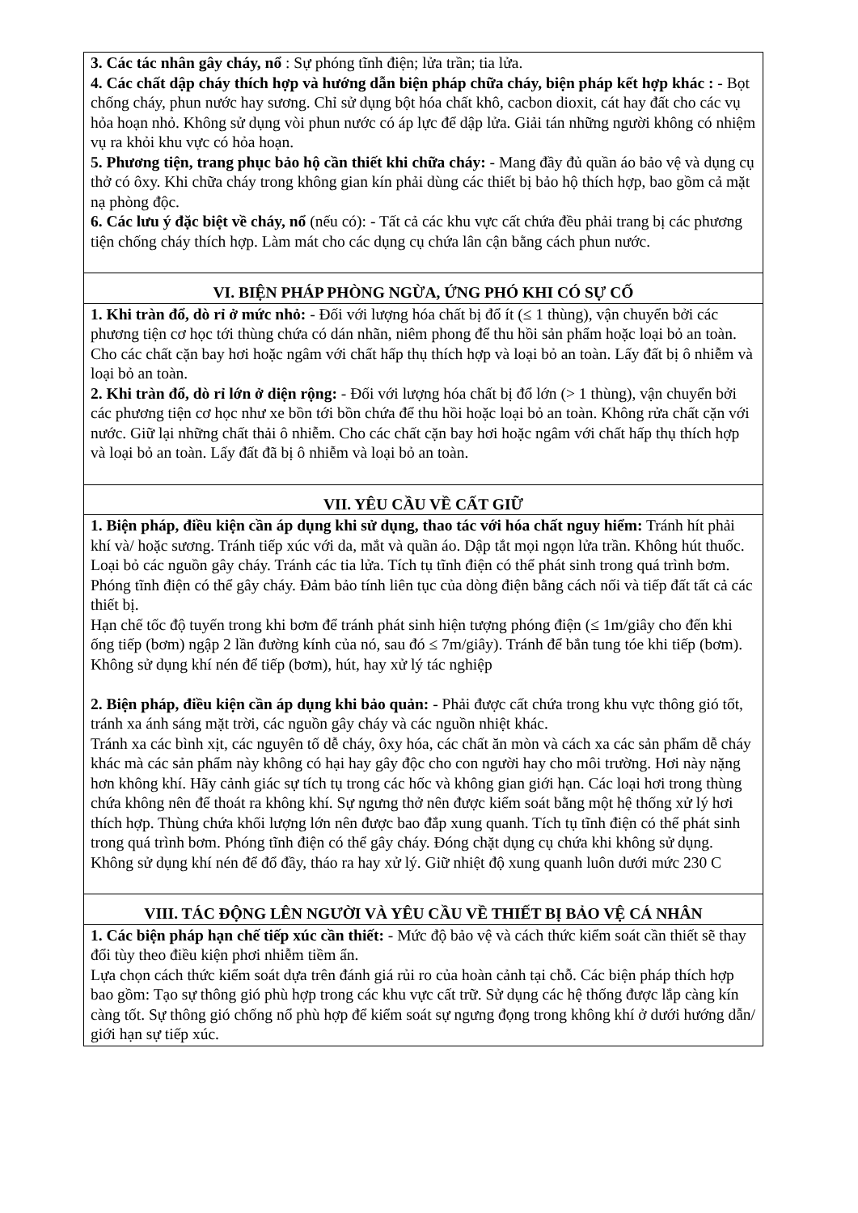| 3. Các tác nhân gây cháy, nổ : Sự phóng tĩnh điện; lửa trần; tia lửa. 4. Các chất dập cháy thích hợp và hướng dẫn biện pháp chữa cháy, biện pháp kết hợp khác : - Bọt chống cháy, phun nước hay sương. Chỉ sử dụng bột hóa chất khô, cacbon dioxit, cát hay đất cho các vụ hỏa hoạn nhỏ. Không sử dụng vòi phun nước có áp lực để dập lửa. Giải tán những người không có nhiệm vụ ra khỏi khu vực có hỏa hoạn. 5. Phương tiện, trang phục bảo hộ cần thiết khi chữa cháy: - Mang đầy đủ quần áo bảo vệ và dụng cụ thở có ôxy. Khi chữa cháy trong không gian kín phải dùng các thiết bị bảo hộ thích hợp, bao gồm cả mặt nạ phòng độc. 6. Các lưu ý đặc biệt về cháy, nổ (nếu có): - Tất cả các khu vực cất chứa đều phải trang bị các phương tiện chống cháy thích hợp. Làm mát cho các dụng cụ chứa lân cận bằng cách phun nước. |
| VI. BIỆN PHÁP PHÒNG NGỪA, ỨNG PHÓ KHI CÓ SỰ CỐ |
| 1. Khi tràn đổ, dò rỉ ở mức nhỏ: - Đối với lượng hóa chất bị đổ ít (≤ 1 thùng), vận chuyển bởi các phương tiện cơ học tới thùng chứa có dán nhãn, niêm phong để thu hồi sản phẩm hoặc loại bỏ an toàn. Cho các chất cặn bay hơi hoặc ngâm với chất hấp thụ thích hợp và loại bỏ an toàn. Lấy đất bị ô nhiễm và loại bỏ an toàn. 2. Khi tràn đổ, dò rỉ lớn ở diện rộng: - Đối với lượng hóa chất bị đổ lớn (> 1 thùng), vận chuyển bởi các phương tiện cơ học như xe bồn tới bồn chứa để thu hồi hoặc loại bỏ an toàn. Không rửa chất cặn với nước. Giữ lại những chất thải ô nhiễm. Cho các chất cặn bay hơi hoặc ngâm với chất hấp thụ thích hợp và loại bỏ an toàn. Lấy đất đã bị ô nhiễm và loại bỏ an toàn. |
| VII. YÊU CẦU VỀ CẤT GIỮ |
| 1. Biện pháp, điều kiện cần áp dụng khi sử dụng, thao tác với hóa chất nguy hiểm: Tránh hít phải khí và/ hoặc sương. Tránh tiếp xúc với da, mắt và quần áo. Dập tắt mọi ngọn lửa trần. Không hút thuốc. Loại bỏ các nguồn gây cháy. Tránh các tia lửa. Tích tụ tĩnh điện có thể phát sinh trong quá trình bơm. Phóng tĩnh điện có thể gây cháy. Đảm bảo tính liên tục của dòng điện bằng cách nối và tiếp đất tất cả các thiết bị. Hạn chế tốc độ tuyến trong khi bơm để tránh phát sinh hiện tượng phóng điện (≤ 1m/giây cho đến khi ống tiếp (bơm) ngập 2 lần đường kính của nó, sau đó ≤ 7m/giây). Tránh để bắn tung tóe khi tiếp (bơm). Không sử dụng khí nén để tiếp (bơm), hút, hay xử lý tác nghiệp 2. Biện pháp, điều kiện cần áp dụng khi bảo quản: - Phải được cất chứa trong khu vực thông gió tốt, tránh xa ánh sáng mặt trời, các nguồn gây cháy và các nguồn nhiệt khác. Tránh xa các bình xịt, các nguyên tố dễ cháy, ôxy hóa, các chất ăn mòn và cách xa các sản phẩm dễ cháy khác mà các sản phẩm này không có hại hay gây độc cho con người hay cho môi trường. Hơi này nặng hơn không khí. Hãy cảnh giác sự tích tụ trong các hốc và không gian giới hạn. Các loại hơi trong thùng chứa không nên để thoát ra không khí. Sự ngưng thở nên được kiểm soát bằng một hệ thống xử lý hơi thích hợp. Thùng chứa khối lượng lớn nên được bao đắp xung quanh. Tích tụ tĩnh điện có thể phát sinh trong quá trình bơm. Phóng tĩnh điện có thể gây cháy. Đóng chặt dụng cụ chứa khi không sử dụng. Không sử dụng khí nén để đổ đầy, tháo ra hay xử lý. Giữ nhiệt độ xung quanh luôn dưới mức 230 C |
| VIII. TÁC ĐỘNG LÊN NGƯỜI VÀ YÊU CẦU VỀ THIẾT BỊ BẢO VỆ CÁ NHÂN |
| 1. Các biện pháp hạn chế tiếp xúc cần thiết: - Mức độ bảo vệ và cách thức kiểm soát cần thiết sẽ thay đổi tùy theo điều kiện phơi nhiễm tiềm ẩn. Lựa chọn cách thức kiểm soát dựa trên đánh giá rủi ro của hoàn cảnh tại chỗ. Các biện pháp thích hợp bao gồm: Tạo sự thông gió phù hợp trong các khu vực cất trữ. Sử dụng các hệ thống được lắp càng kín càng tốt. Sự thông gió chống nổ phù hợp để kiểm soát sự ngưng đọng trong không khí ở dưới hướng dẫn/ giới hạn sự tiếp xúc. |